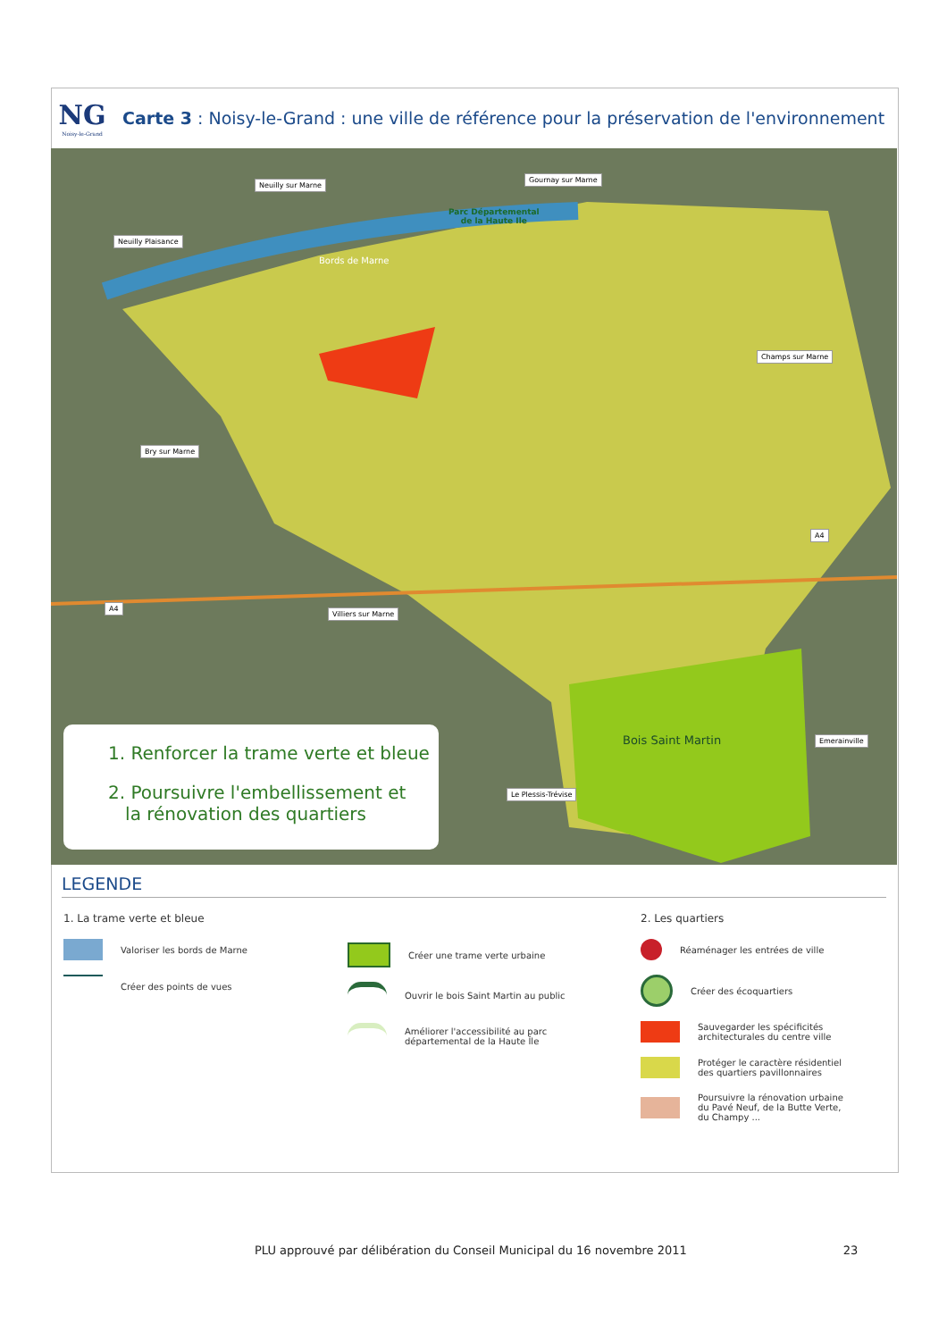NG
Noisy-le-Grand
Carte 3 : Noisy-le-Grand : une ville de référence pour la préservation de l'environnement
Neuilly sur Marne
Gournay sur Marne
Neuilly Plaisance
Parc Départemental
de la Haute Ile
Bords de Marne
Champs sur Marne
Bry sur Marne
A4
A4
Villiers sur Marne
Bois Saint Martin Emerainville
Le Plessis-Trévise
1. Renforcer la trame verte et bleue
2. Poursuivre l'embellissement et
la rénovation des quartiers
LEGENDE
1. La trame verte et bleue
Valoriser les bords de Marne
Créer des points de vues
Créer une trame verte urbaine
Ouvrir le bois Saint Martin au public
Améliorer l'accessibilité au parc
départemental de la Haute Île
2. Les quartiers
Réaménager les entrées de ville
Créer des écoquartiers
Sauvegarder les spécificités
architecturales du centre ville
Protéger le caractère résidentiel
des quartiers pavillonnaires
Poursuivre la rénovation urbaine
du Pavé Neuf, de la Butte Verte,
du Champy ...
PLU approuvé par délibération du Conseil Municipal du 16 novembre 2011 23